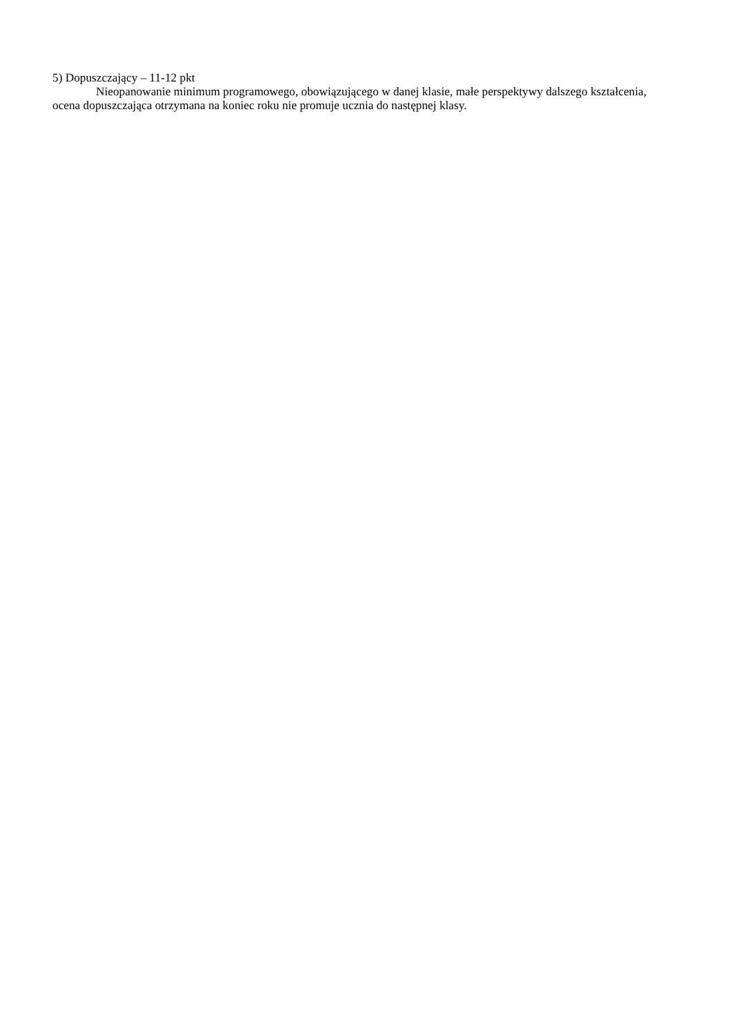5) Dopuszczający – 11-12 pkt
Nieopanowanie minimum programowego, obowiązującego w danej klasie, małe perspektywy dalszego kształcenia, ocena dopuszczająca otrzymana na koniec roku nie promuje ucznia do następnej klasy.